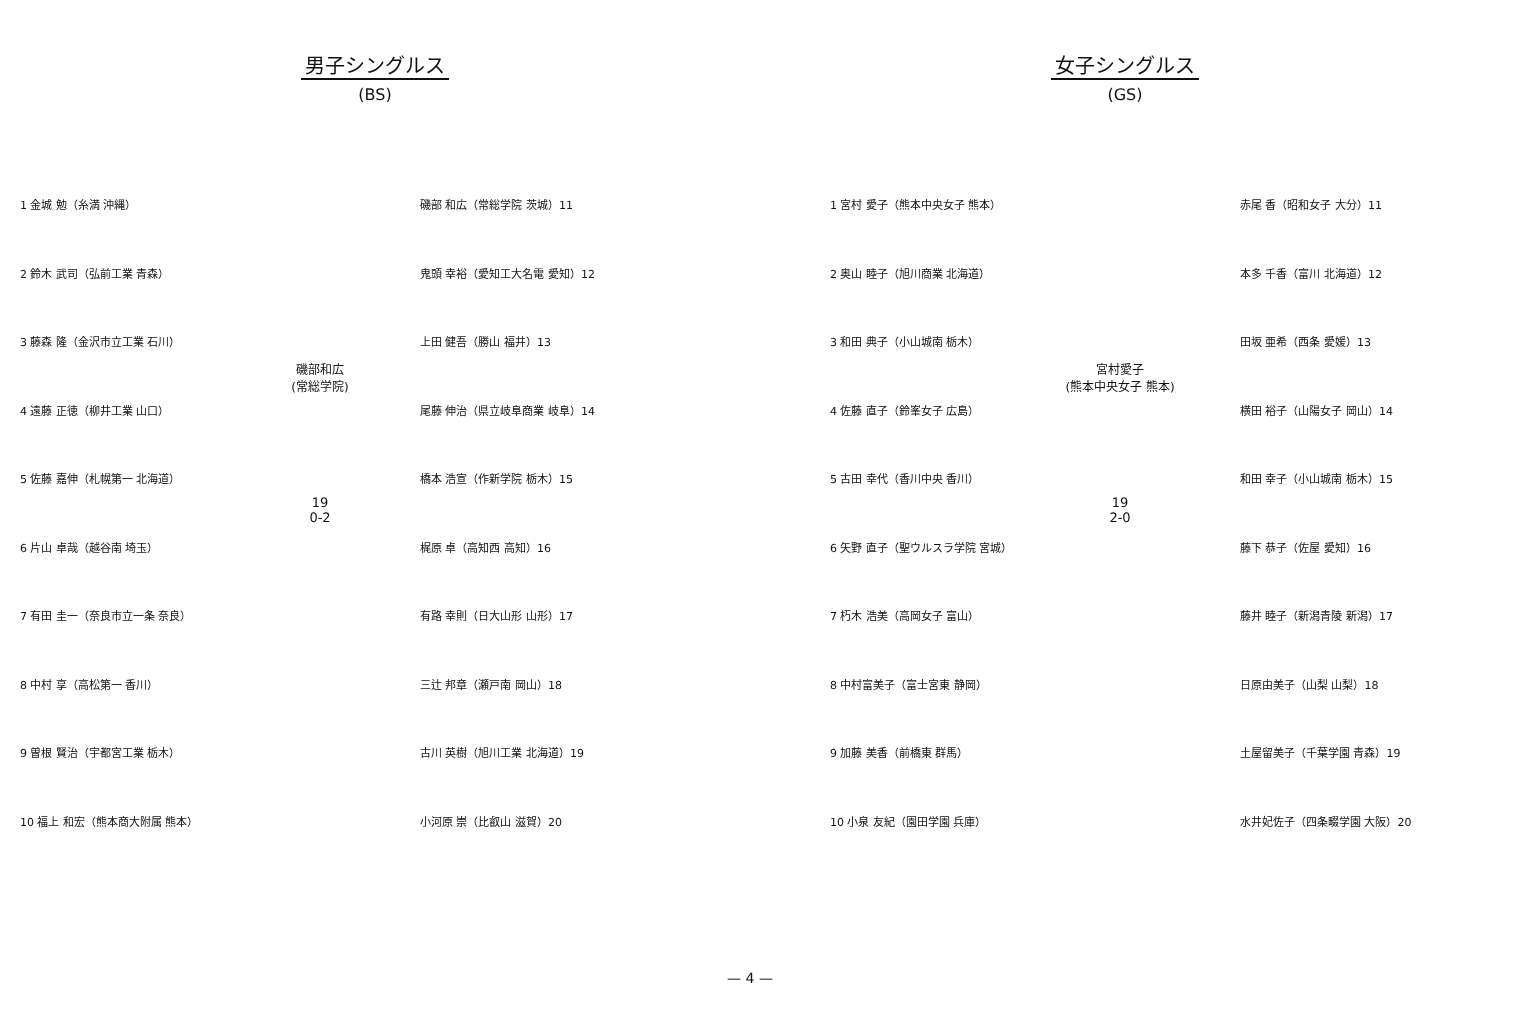男子シングルス
(BS)
1 金城 勉（糸満 沖縄）
2 鈴木 武司（弘前工業 青森）
3 藤森 隆（金沢市立工業 石川）
4 遠藤 正徳（柳井工業 山口）
5 佐藤 嘉伸（札幌第一 北海道）
6 片山 卓哉（越谷南 埼玉）
7 有田 圭一（奈良市立一条 奈良）
8 中村 享（高松第一 香川）
9 曽根 賢治（宇都宮工業 栃木）
10 福上 和宏（熊本商大附属 熊本）
磯部和広
(常総学院)
19
0-2
磯部 和広（常総学院 茨城）11
鬼頭 幸裕（愛知工大名電 愛知）12
上田 健吾（勝山 福井）13
尾藤 伸治（県立岐阜商業 岐阜）14
橋本 浩宣（作新学院 栃木）15
梶原 卓（高知西 高知）16
有路 幸則（日大山形 山形）17
三辻 邦章（瀬戸南 岡山）18
古川 英樹（旭川工業 北海道）19
小河原 崇（比叡山 滋賀）20
女子シングルス
(GS)
1 宮村 愛子（熊本中央女子 熊本）
2 奥山 睦子（旭川商業 北海道）
3 和田 典子（小山城南 栃木）
4 佐藤 直子（鈴峯女子 広島）
5 古田 幸代（香川中央 香川）
6 矢野 直子（聖ウルスラ学院 宮城）
7 朽木 浩美（高岡女子 富山）
8 中村富美子（富士宮東 静岡）
9 加藤 美香（前橋東 群馬）
10 小泉 友紀（園田学園 兵庫）
宮村愛子
(熊本中央女子 熊本)
19
2-0
赤尾 香（昭和女子 大分）11
本多 千香（富川 北海道）12
田坂 亜希（西条 愛媛）13
横田 裕子（山陽女子 岡山）14
和田 幸子（小山城南 栃木）15
藤下 恭子（佐屋 愛知）16
藤井 睦子（新潟青陵 新潟）17
日原由美子（山梨 山梨）18
土屋留美子（千葉学園 青森）19
水井妃佐子（四条畷学園 大阪）20
— 4 —